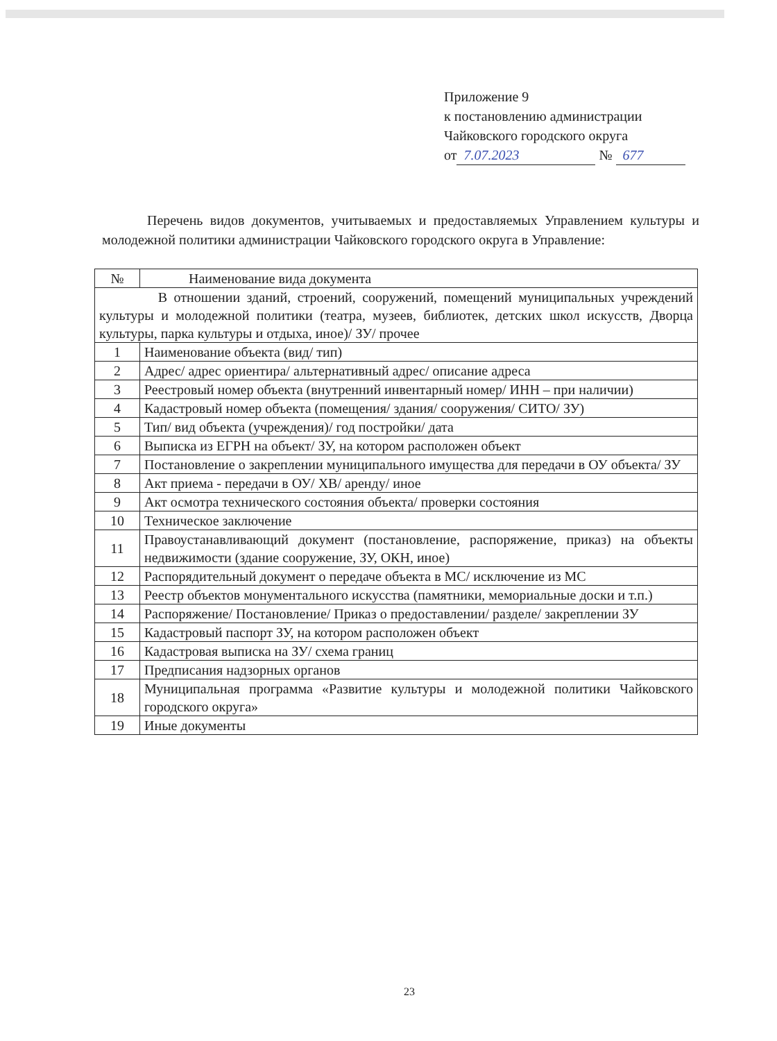Приложение 9
к постановлению администрации
Чайковского городского округа
от 7.07.2023 № 677
Перечень видов документов, учитываемых и предоставляемых Управлением культуры и молодежной политики администрации Чайковского городского округа в Управление:
| № | Наименование вида документа |
| В отношении зданий, строений, сооружений, помещений муниципальных учреждений культуры и молодежной политики (театра, музеев, библиотек, детских школ искусств, Дворца культуры, парка культуры и отдыха, иное)/ ЗУ/ прочее | |
| 1 | Наименование объекта (вид/ тип) |
| 2 | Адрес/ адрес ориентира/ альтернативный адрес/ описание адреса |
| 3 | Реестровый номер объекта (внутренний инвентарный номер/ ИНН – при наличии) |
| 4 | Кадастровый номер объекта (помещения/ здания/ сооружения/ СИТО/ ЗУ) |
| 5 | Тип/ вид объекта (учреждения)/ год постройки/ дата |
| 6 | Выписка из ЕГРН на объект/ ЗУ, на котором расположен объект |
| 7 | Постановление о закреплении муниципального имущества для передачи в ОУ объекта/ ЗУ |
| 8 | Акт приема - передачи в ОУ/ ХВ/ аренду/ иное |
| 9 | Акт осмотра технического состояния объекта/ проверки состояния |
| 10 | Техническое заключение |
| 11 | Правоустанавливающий документ (постановление, распоряжение, приказ) на объекты недвижимости (здание сооружение, ЗУ, ОКН, иное) |
| 12 | Распорядительный документ о передаче объекта в МС/ исключение из МС |
| 13 | Реестр объектов монументального искусства (памятники, мемориальные доски и т.п.) |
| 14 | Распоряжение/ Постановление/ Приказ о предоставлении/ разделе/ закреплении ЗУ |
| 15 | Кадастровый паспорт ЗУ, на котором расположен объект |
| 16 | Кадастровая выписка на ЗУ/ схема границ |
| 17 | Предписания надзорных органов |
| 18 | Муниципальная программа «Развитие культуры и молодежной политики Чайковского городского округа» |
| 19 | Иные документы |
23